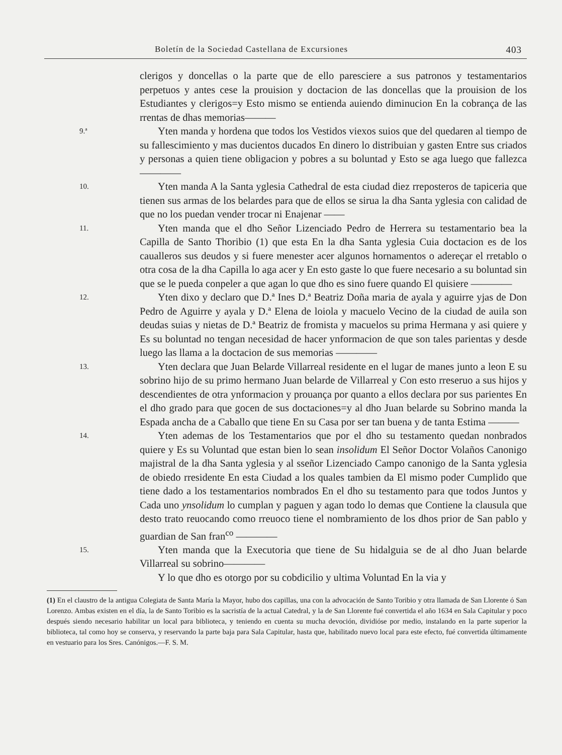Boletín de la Sociedad Castellana de Excursiones 403
clerigos y doncellas o la parte que de ello paresciere a sus patronos y testamentarios perpetuos y antes cese la prouision y doctacion de las doncellas que la prouision de los Estudiantes y clerigos=y Esto mismo se entienda auiendo diminucion En la cobrança de las rrentas de dhas memorias———
9.ª
Yten manda y hordena que todos los Vestidos viexos suios que del quedaren al tiempo de su fallescimiento y mas ducientos ducados En dinero lo distribuian y gasten Entre sus criados y personas a quien tiene obligacion y pobres a su boluntad y Esto se aga luego que fallezca ————
10.
Yten manda A la Santa yglesia Cathedral de esta ciudad diez rreposteros de tapiceria que tienen sus armas de los belardes para que de ellos se sirua la dha Santa yglesia con calidad de que no los puedan vender trocar ni Enajenar ——
11.
Yten manda que el dho Señor Lizenciado Pedro de Herrera su testamentario bea la Capilla de Santo Thoribio (1) que esta En la dha Santa yglesia Cuia doctacion es de los caualleros sus deudos y si fuere menester acer algunos hornamentos o adereçar el rretablo o otra cosa de la dha Capilla lo aga acer y En esto gaste lo que fuere necesario a su boluntad sin que se le pueda conpeler a que agan lo que dho es sino fuere quando El quisiere ————
12.
Yten dixo y declaro que D.ª Ines D.ª Beatriz Doña maria de ayala y aguirre yjas de Don Pedro de Aguirre y ayala y D.ª Elena de loiola y macuelo Vecino de la ciudad de auila son deudas suias y nietas de D.ª Beatriz de fromista y macuelos su prima Hermana y asi quiere y Es su boluntad no tengan necesidad de hacer ynformacion de que son tales parientas y desde luego las llama a la doctacion de sus memorias ————
13.
Yten declara que Juan Belarde Villarreal residente en el lugar de manes junto a leon E su sobrino hijo de su primo hermano Juan belarde de Villarreal y Con esto rreseruo a sus hijos y descendientes de otra ynformacion y prouança por quanto a ellos declara por sus parientes En el dho grado para que gocen de sus doctaciones=y al dho Juan belarde su Sobrino manda la Espada ancha de a Caballo que tiene En su Casa por ser tan buena y de tanta Estima ———
14.
Yten ademas de los Testamentarios que por el dho su testamento quedan nonbrados quiere y Es su Voluntad que estan bien lo sean insolidum El Señor Doctor Volaños Canonigo majistral de la dha Santa yglesia y al sseñor Lizenciado Campo canonigo de la Santa yglesia de obiedo rresidente En esta Ciudad a los quales tambien da El mismo poder Cumplido que tiene dado a los testamentarios nombrados En el dho su testamento para que todos Juntos y Cada uno ynsolidum lo cumplan y paguen y agan todo lo demas que Contiene la clausula que desto trato reuocando como rreuoco tiene el nombramiento de los dhos prior de San pablo y guardian de San fran<sup>co</sup> ————
15.
Yten manda que la Executoria que tiene de Su hidalguia se de al dho Juan belarde Villarreal su sobrino————
Y lo que dho es otorgo por su cobdicilio y ultima Voluntad En la via y
(1) En el claustro de la antigua Colegiata de Santa María la Mayor, hubo dos capillas, una con la advocación de Santo Toribio y otra llamada de San Llorente ó San Lorenzo. Ambas existen en el día, la de Santo Toribio es la sacristía de la actual Catedral, y la de San Llorente fué convertida el año 1634 en Sala Capitular y poco después siendo necesario habilitar un local para biblioteca, y teniendo en cuenta su mucha devoción, dividióse por medio, instalando en la parte superior la biblioteca, tal como hoy se conserva, y reservando la parte baja para Sala Capitular, hasta que, habilitado nuevo local para este efecto, fué convertida últimamente en vestuario para los Sres. Canónigos.—F. S. M.